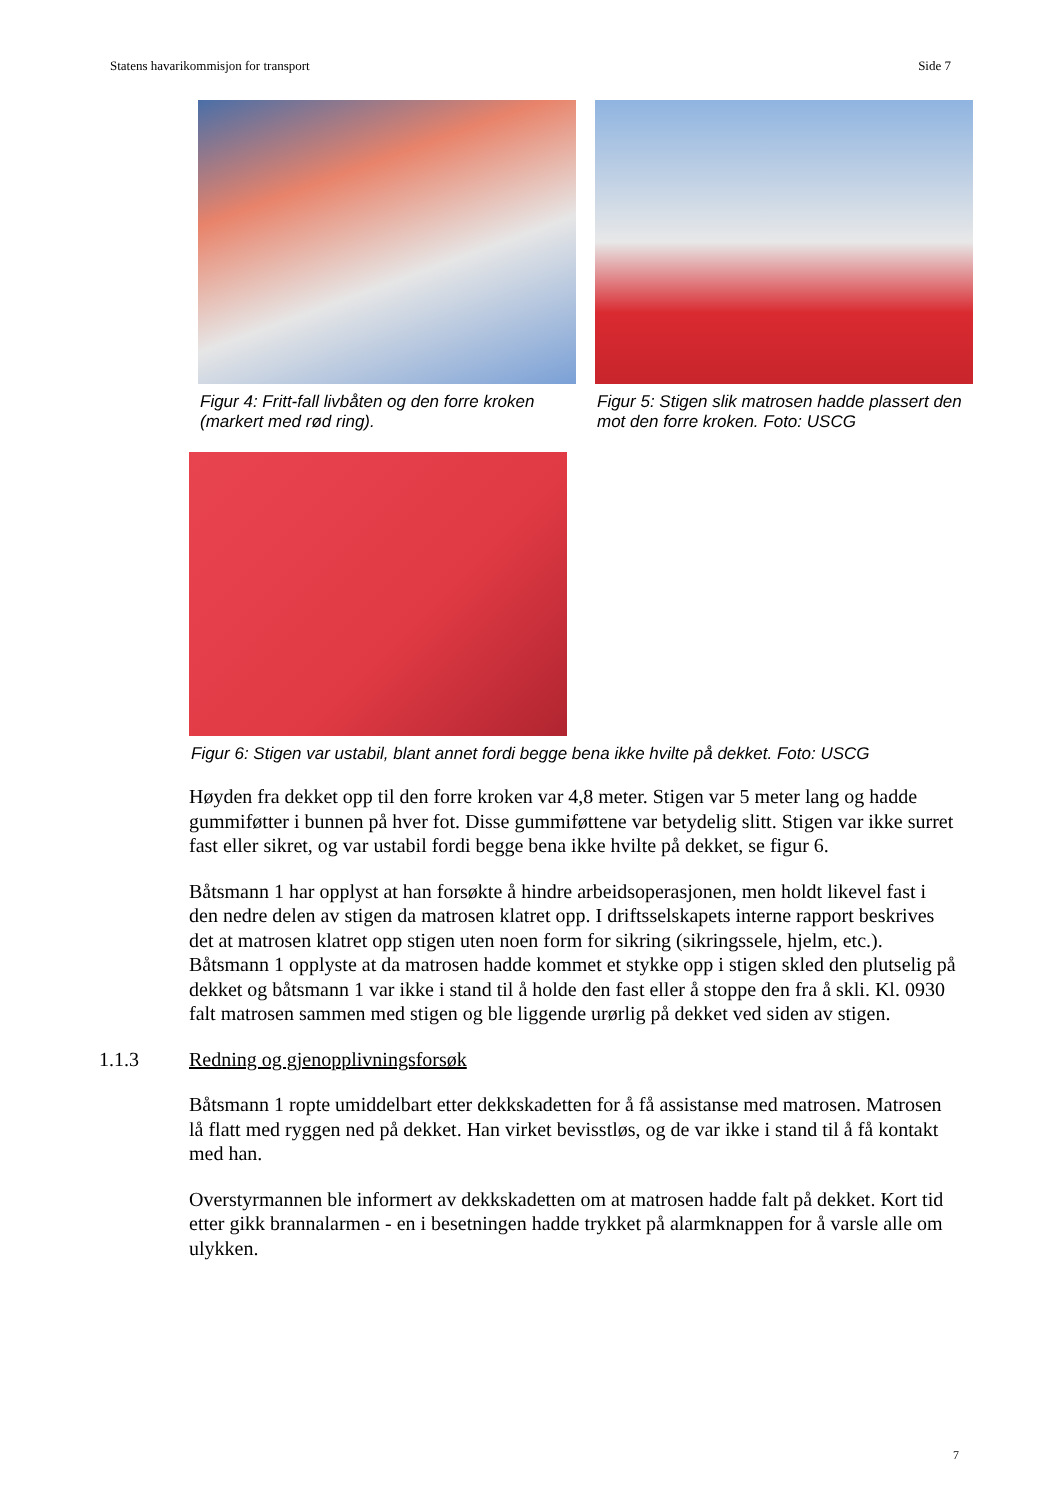Statens havarikommisjon for transport Side 7
Figur 4: Fritt-fall livbåten og den forre kroken (markert med rød ring).
Figur 5: Stigen slik matrosen hadde plassert den mot den forre kroken. Foto: USCG
Figur 6: Stigen var ustabil, blant annet fordi begge bena ikke hvilte på dekket. Foto: USCG
Høyden fra dekket opp til den forre kroken var 4,8 meter. Stigen var 5 meter lang og hadde gummiføtter i bunnen på hver fot. Disse gummiføttene var betydelig slitt. Stigen var ikke surret fast eller sikret, og var ustabil fordi begge bena ikke hvilte på dekket, se figur 6.
Båtsmann 1 har opplyst at han forsøkte å hindre arbeidsoperasjonen, men holdt likevel fast i den nedre delen av stigen da matrosen klatret opp. I driftsselskapets interne rapport beskrives det at matrosen klatret opp stigen uten noen form for sikring (sikringssele, hjelm, etc.). Båtsmann 1 opplyste at da matrosen hadde kommet et stykke opp i stigen skled den plutselig på dekket og båtsmann 1 var ikke i stand til å holde den fast eller å stoppe den fra å skli. Kl. 0930 falt matrosen sammen med stigen og ble liggende urørlig på dekket ved siden av stigen.
1.1.3 Redning og gjenopplivningsforsøk
Båtsmann 1 ropte umiddelbart etter dekkskadetten for å få assistanse med matrosen. Matrosen lå flatt med ryggen ned på dekket. Han virket bevisstløs, og de var ikke i stand til å få kontakt med han.
Overstyrmannen ble informert av dekkskadetten om at matrosen hadde falt på dekket. Kort tid etter gikk brannalarmen - en i besetningen hadde trykket på alarmknappen for å varsle alle om ulykken.
7